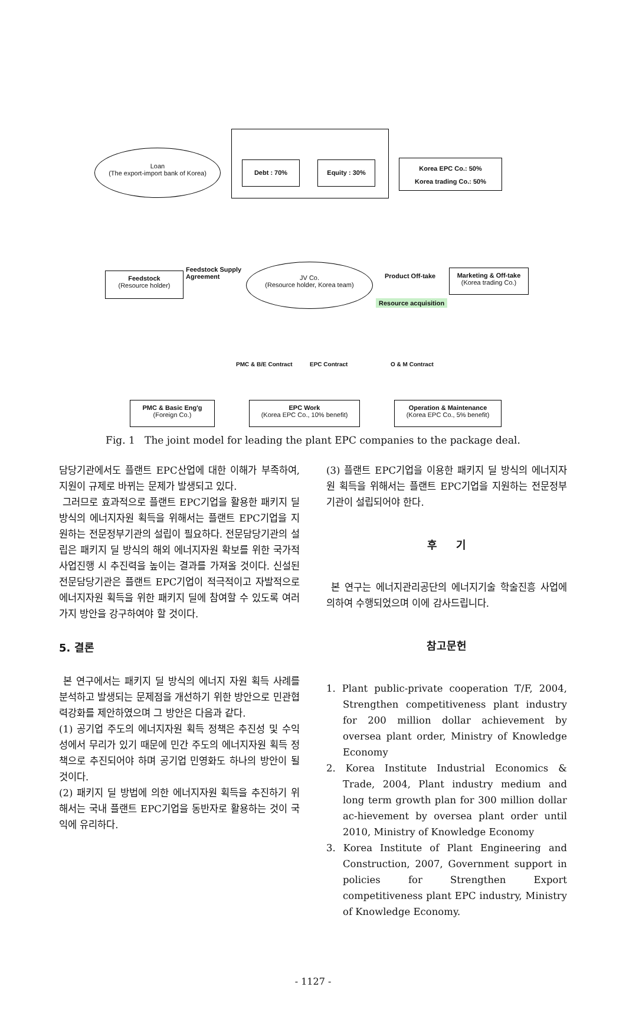Loan
(The export-import bank of Korea)
Debt : 70% Equity : 30%
Korea EPC Co.: 50%
Korea trading Co.: 50%
Feedstock
(Resource holder)
Feedstock Supply
Agreement
JV Co.
(Resource holder, Korea team)
Product Off-take
Resource acquisition
Marketing & Off-take
(Korea trading Co.)
PMC & B/E Contract EPC Contract O & M Contract
PMC & Basic Eng'g
(Foreign Co.)
EPC Work
(Korea EPC Co., 10% benefit)
Operation & Maintenance
(Korea EPC Co., 5% benefit)
Fig. 1 The joint model for leading the plant EPC companies to the package deal.
담당기관에서도 플랜트 EPC산업에 대한 이해가 부족하여, 지원이 규제로 바뀌는 문제가 발생되고 있다.
그러므로 효과적으로 플랜트 EPC기업을 활용한 패키지 딜 방식의 에너지자원 획득을 위해서는 플랜트 EPC기업을 지원하는 전문정부기관의 설립이 필요하다. 전문담당기관의 설립은 패키지 딜 방식의 해외 에너지자원 확보를 위한 국가적 사업진행 시 추진력을 높이는 결과를 가져올 것이다. 신설된 전문담당기관은 플랜트 EPC기업이 적극적이고 자발적으로 에너지자원 획득을 위한 패키지 딜에 참여할 수 있도록 여러 가지 방안을 강구하여야 할 것이다.
5. 결론
본 연구에서는 패키지 딜 방식의 에너지 자원 획득 사례를 분석하고 발생되는 문제점을 개선하기 위한 방안으로 민관협력강화를 제안하였으며 그 방안은 다음과 같다.
(1) 공기업 주도의 에너지자원 획득 정책은 추진성 및 수익성에서 무리가 있기 때문에 민간 주도의 에너지자원 획득 정책으로 추진되어야 하며 공기업 민영화도 하나의 방안이 될 것이다.
(2) 패키지 딜 방법에 의한 에너지자원 획득을 추진하기 위해서는 국내 플랜트 EPC기업을 동반자로 활용하는 것이 국익에 유리하다.
(3) 플랜트 EPC기업을 이용한 패키지 딜 방식의 에너지자원 획득을 위해서는 플랜트 EPC기업을 지원하는 전문정부기관이 설립되어야 한다.
후 기
본 연구는 에너지관리공단의 에너지기술 학술진흥 사업에 의하여 수행되었으며 이에 감사드립니다.
참고문헌
1. Plant public-private cooperation T/F, 2004, Strengthen competitiveness plant industry for 200 million dollar achievement by oversea plant order, Ministry of Knowledge Economy
2. Korea Institute Industrial Economics & Trade, 2004, Plant industry medium and long term growth plan for 300 million dollar ac-hievement by oversea plant order until 2010, Ministry of Knowledge Economy
3. Korea Institute of Plant Engineering and Construction, 2007, Government support in policies for Strengthen Export competitiveness plant EPC industry, Ministry of Knowledge Economy.
- 1127 -